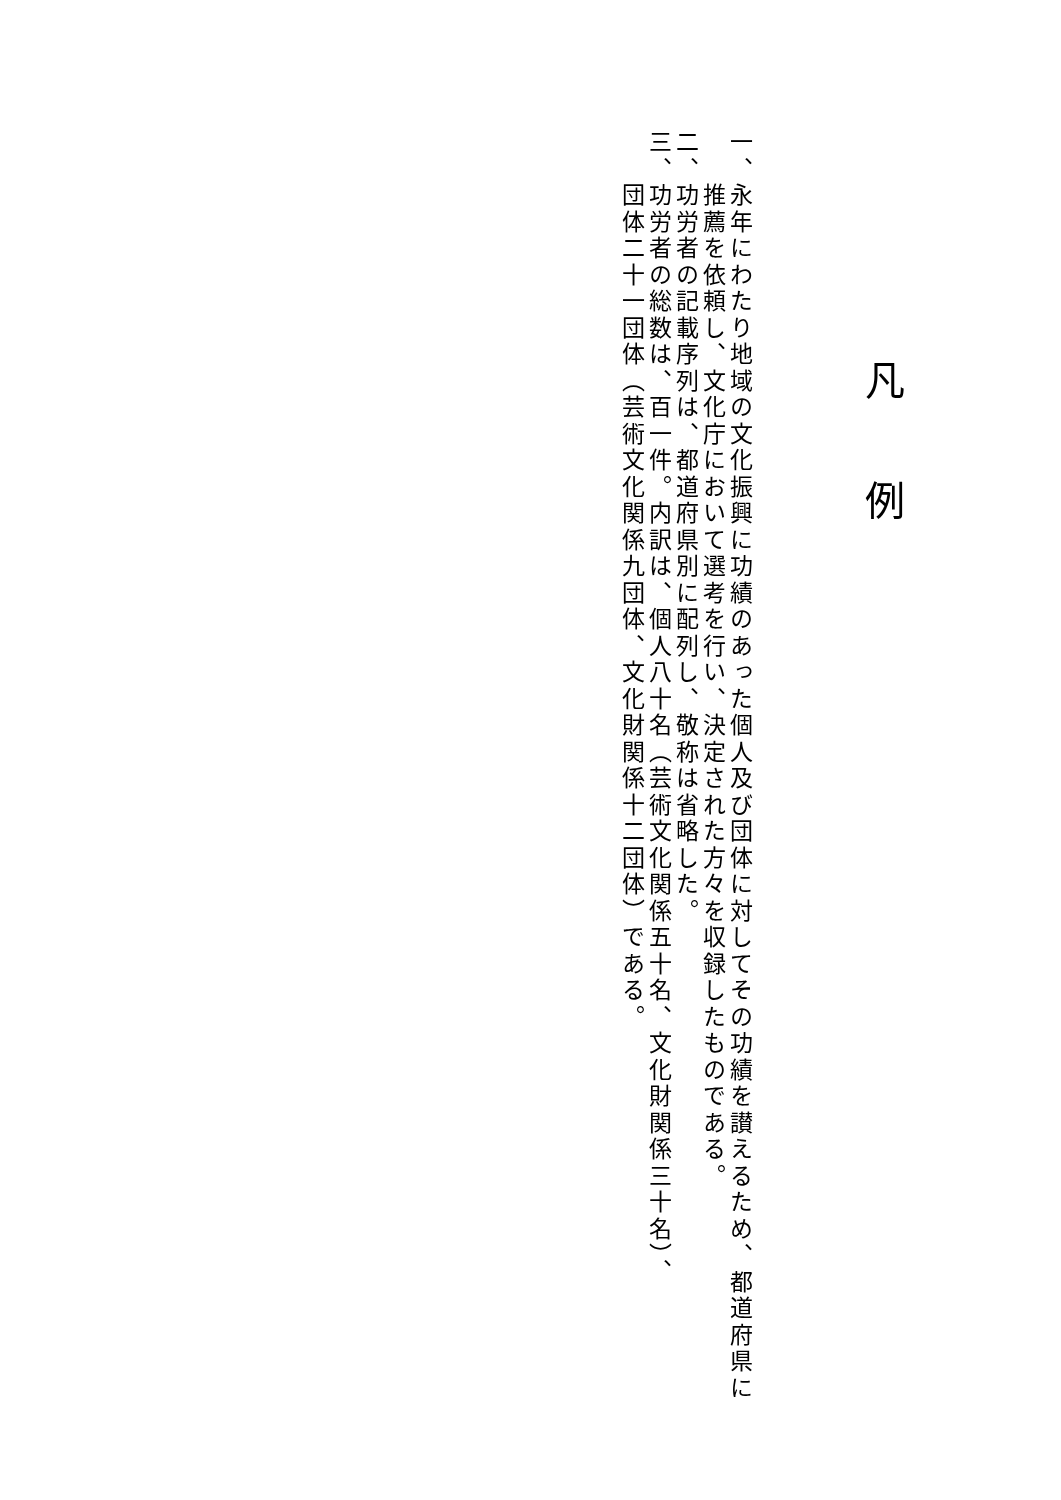凡例
一、永年にわたり地域の文化振興に功績のあった個人及び団体に対してその功績を讃えるため、都道府県に
　　推薦を依頼し、文化庁において選考を行い、決定された方々を収録したものである。
二、功労者の記載序列は、都道府県別に配列し、敬称は省略した。
三、功労者の総数は、百一件。内訳は、個人八十名（芸術文化関係五十名、文化財関係三十名）、
　　団体二十一団体（芸術文化関係九団体、文化財関係十二団体）である。